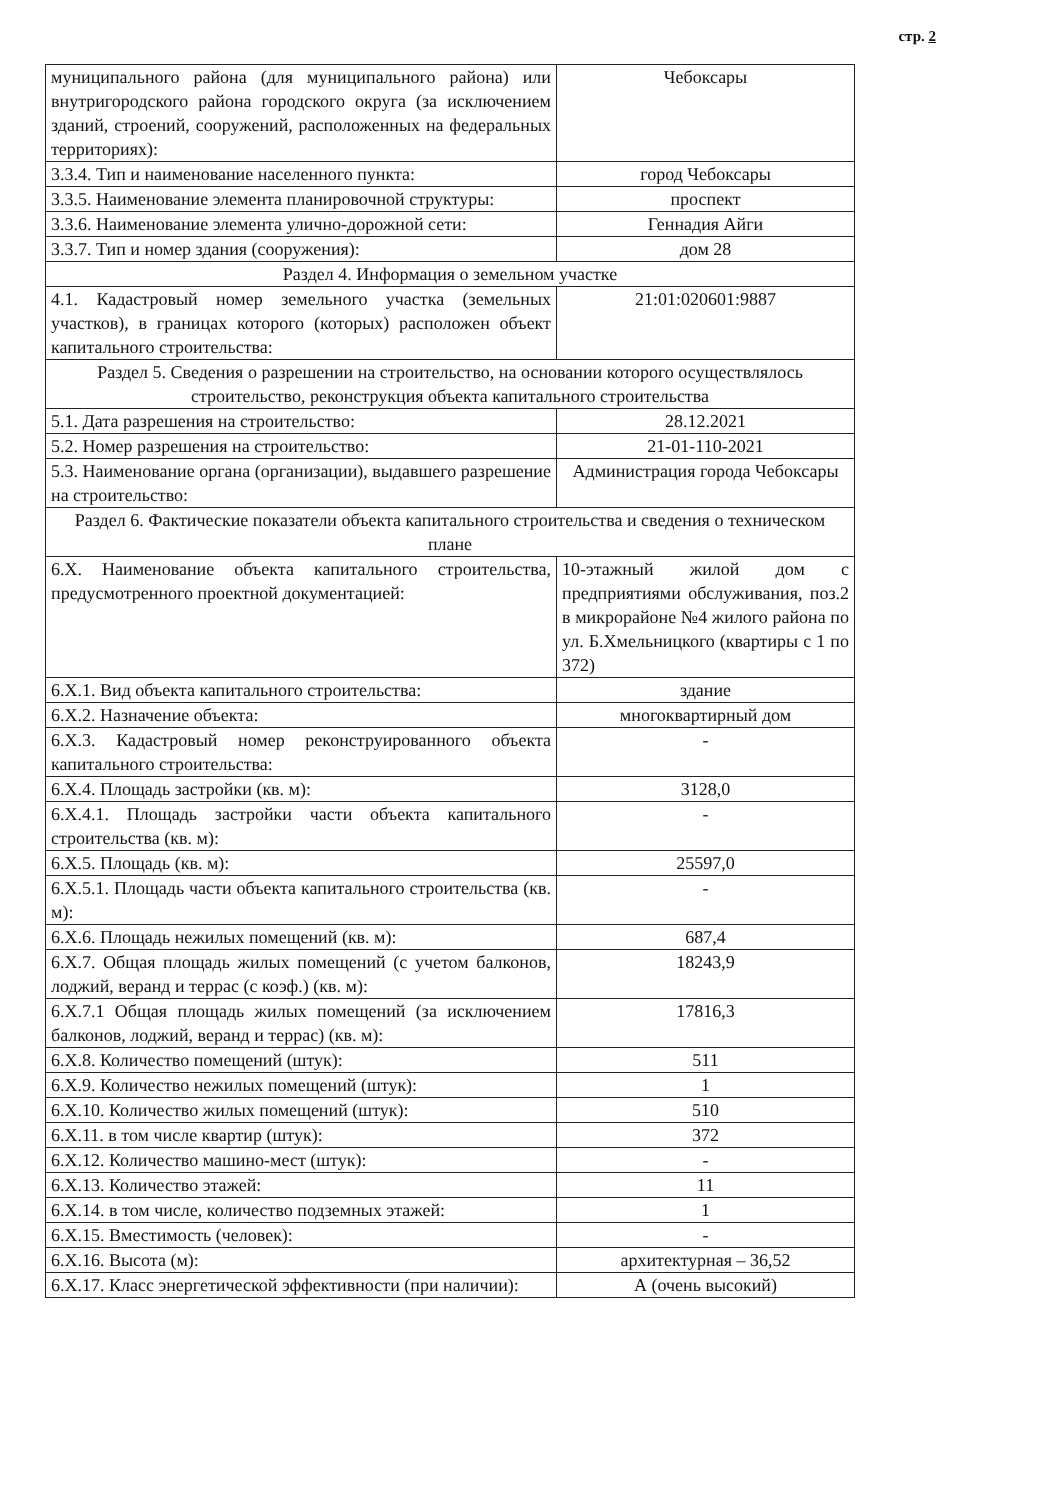стр. 2
| муниципального района (для муниципального района) или внутригородского района городского округа (за исключением зданий, строений, сооружений, расположенных на федеральных территориях): | Чебоксары |
| 3.3.4. Тип и наименование населенного пункта: | город Чебоксары |
| 3.3.5. Наименование элемента планировочной структуры: | проспект |
| 3.3.6. Наименование элемента улично-дорожной сети: | Геннадия Айги |
| 3.3.7. Тип и номер здания (сооружения): | дом 28 |
| Раздел 4. Информация о земельном участке | |
| 4.1. Кадастровый номер земельного участка (земельных участков), в границах которого (которых) расположен объект капитального строительства: | 21:01:020601:9887 |
| Раздел 5. Сведения о разрешении на строительство, на основании которого осуществлялось строительство, реконструкция объекта капитального строительства | |
| 5.1. Дата разрешения на строительство: | 28.12.2021 |
| 5.2. Номер разрешения на строительство: | 21-01-110-2021 |
| 5.3. Наименование органа (организации), выдавшего разрешение на строительство: | Администрация города Чебоксары |
| Раздел 6. Фактические показатели объекта капитального строительства и сведения о техническом плане | |
| 6.X. Наименование объекта капитального строительства, предусмотренного проектной документацией: | 10-этажный жилой дом с предприятиями обслуживания, поз.2 в микрорайоне №4 жилого района по ул. Б.Хмельницкого (квартиры с 1 по 372) |
| 6.X.1. Вид объекта капитального строительства: | здание |
| 6.X.2. Назначение объекта: | многоквартирный дом |
| 6.X.3. Кадастровый номер реконструированного объекта капитального строительства: | - |
| 6.X.4. Площадь застройки (кв. м): | 3128,0 |
| 6.X.4.1. Площадь застройки части объекта капитального строительства (кв. м): | - |
| 6.X.5. Площадь (кв. м): | 25597,0 |
| 6.X.5.1. Площадь части объекта капитального строительства (кв. м): | - |
| 6.X.6. Площадь нежилых помещений (кв. м): | 687,4 |
| 6.X.7. Общая площадь жилых помещений (с учетом балконов, лоджий, веранд и террас (с коэф.) (кв. м): | 18243,9 |
| 6.X.7.1 Общая площадь жилых помещений (за исключением балконов, лоджий, веранд и террас) (кв. м): | 17816,3 |
| 6.X.8. Количество помещений (штук): | 511 |
| 6.X.9. Количество нежилых помещений (штук): | 1 |
| 6.X.10. Количество жилых помещений (штук): | 510 |
| 6.X.11. в том числе квартир (штук): | 372 |
| 6.X.12. Количество машино-мест (штук): | - |
| 6.X.13. Количество этажей: | 11 |
| 6.X.14. в том числе, количество подземных этажей: | 1 |
| 6.X.15. Вместимость (человек): | - |
| 6.X.16. Высота (м): | архитектурная – 36,52 |
| 6.X.17. Класс энергетической эффективности (при наличии): | А (очень высокий) |